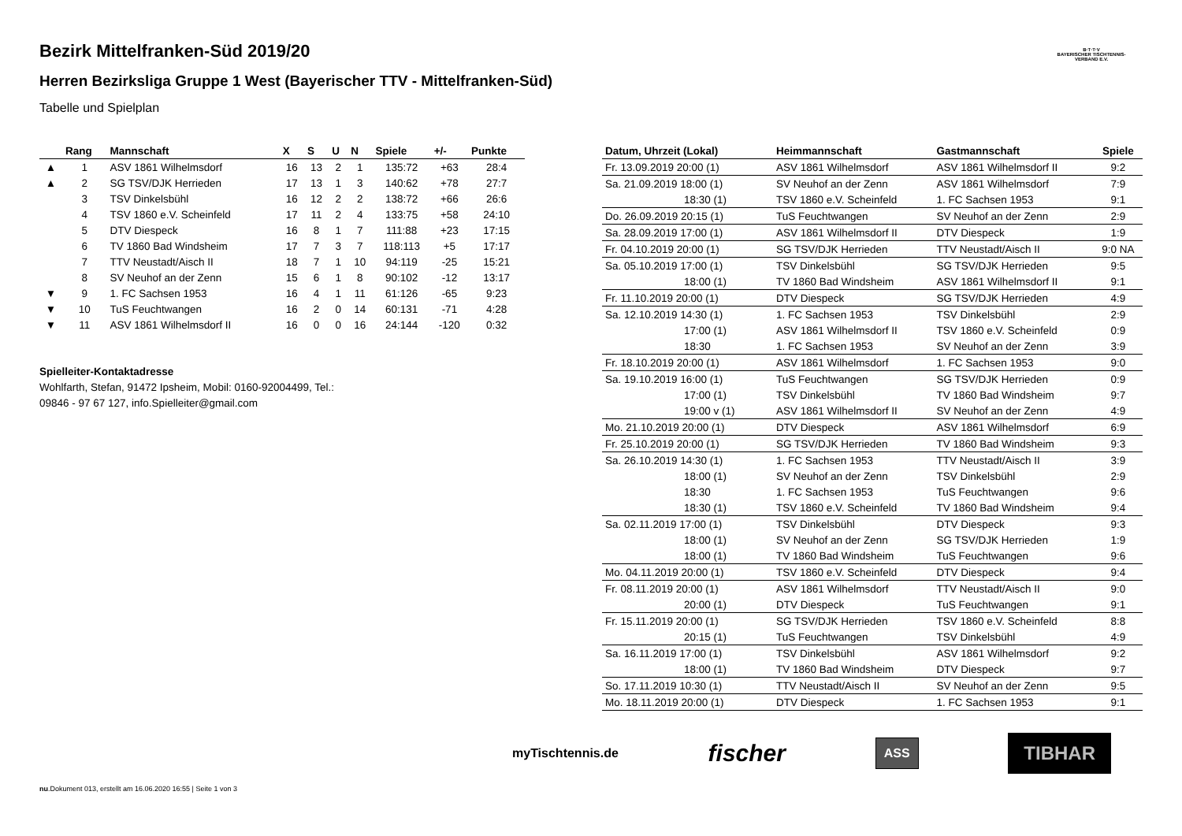B·T·T·V
BAYERISCHER TISCHTENNIS-VERBAND E.V.
Bezirk Mittelfranken-Süd 2019/20
Herren Bezirksliga Gruppe 1 West (Bayerischer TTV - Mittelfranken-Süd)
Tabelle und Spielplan
| | Rang | Mannschaft | X | S | U | N | Spiele | +/- | Punkte |
| --- | --- | --- | --- | --- | --- | --- | --- | --- | --- |
| ▲ | 1 | ASV 1861 Wilhelmsdorf | 16 | 13 | 2 | 1 | 135:72 | +63 | 28:4 |
| ▲ | 2 | SG TSV/DJK Herrieden | 17 | 13 | 1 | 3 | 140:62 | +78 | 27:7 |
| | 3 | TSV Dinkelsbühl | 16 | 12 | 2 | 2 | 138:72 | +66 | 26:6 |
| | 4 | TSV 1860 e.V. Scheinfeld | 17 | 11 | 2 | 4 | 133:75 | +58 | 24:10 |
| | 5 | DTV Diespeck | 16 | 8 | 1 | 7 | 111:88 | +23 | 17:15 |
| | 6 | TV 1860 Bad Windsheim | 17 | 7 | 3 | 7 | 118:113 | +5 | 17:17 |
| | 7 | TTV Neustadt/Aisch II | 18 | 7 | 1 | 10 | 94:119 | -25 | 15:21 |
| | 8 | SV Neuhof an der Zenn | 15 | 6 | 1 | 8 | 90:102 | -12 | 13:17 |
| ▼ | 9 | 1. FC Sachsen 1953 | 16 | 4 | 1 | 11 | 61:126 | -65 | 9:23 |
| ▼ | 10 | TuS Feuchtwangen | 16 | 2 | 0 | 14 | 60:131 | -71 | 4:28 |
| ▼ | 11 | ASV 1861 Wilhelmsdorf II | 16 | 0 | 0 | 16 | 24:144 | -120 | 0:32 |
Spielleiter-Kontaktadresse
Wohlfarth, Stefan, 91472 Ipsheim, Mobil: 0160-92004499, Tel.:
09846 - 97 67 127, info.Spielleiter@gmail.com
| Datum, Uhrzeit (Lokal) | Heimmannschaft | Gastmannschaft | Spiele |
| --- | --- | --- | --- |
| Fr. 13.09.2019 20:00 (1) | ASV 1861 Wilhelmsdorf | ASV 1861 Wilhelmsdorf II | 9:2 |
| Sa. 21.09.2019 18:00 (1) | SV Neuhof an der Zenn | ASV 1861 Wilhelmsdorf | 7:9 |
| 18:30 (1) | TSV 1860 e.V. Scheinfeld | 1. FC Sachsen 1953 | 9:1 |
| Do. 26.09.2019 20:15 (1) | TuS Feuchtwangen | SV Neuhof an der Zenn | 2:9 |
| Sa. 28.09.2019 17:00 (1) | ASV 1861 Wilhelmsdorf II | DTV Diespeck | 1:9 |
| Fr. 04.10.2019 20:00 (1) | SG TSV/DJK Herrieden | TTV Neustadt/Aisch II | 9:0 NA |
| Sa. 05.10.2019 17:00 (1) | TSV Dinkelsbühl | SG TSV/DJK Herrieden | 9:5 |
| 18:00 (1) | TV 1860 Bad Windsheim | ASV 1861 Wilhelmsdorf II | 9:1 |
| Fr. 11.10.2019 20:00 (1) | DTV Diespeck | SG TSV/DJK Herrieden | 4:9 |
| Sa. 12.10.2019 14:30 (1) | 1. FC Sachsen 1953 | TSV Dinkelsbühl | 2:9 |
| 17:00 (1) | ASV 1861 Wilhelmsdorf II | TSV 1860 e.V. Scheinfeld | 0:9 |
| 18:30 | 1. FC Sachsen 1953 | SV Neuhof an der Zenn | 3:9 |
| Fr. 18.10.2019 20:00 (1) | ASV 1861 Wilhelmsdorf | 1. FC Sachsen 1953 | 9:0 |
| Sa. 19.10.2019 16:00 (1) | TuS Feuchtwangen | SG TSV/DJK Herrieden | 0:9 |
| 17:00 (1) | TSV Dinkelsbühl | TV 1860 Bad Windsheim | 9:7 |
| 19:00 v (1) | ASV 1861 Wilhelmsdorf II | SV Neuhof an der Zenn | 4:9 |
| Mo. 21.10.2019 20:00 (1) | DTV Diespeck | ASV 1861 Wilhelmsdorf | 6:9 |
| Fr. 25.10.2019 20:00 (1) | SG TSV/DJK Herrieden | TV 1860 Bad Windsheim | 9:3 |
| Sa. 26.10.2019 14:30 (1) | 1. FC Sachsen 1953 | TTV Neustadt/Aisch II | 3:9 |
| 18:00 (1) | SV Neuhof an der Zenn | TSV Dinkelsbühl | 2:9 |
| 18:30 | 1. FC Sachsen 1953 | TuS Feuchtwangen | 9:6 |
| 18:30 (1) | TSV 1860 e.V. Scheinfeld | TV 1860 Bad Windsheim | 9:4 |
| Sa. 02.11.2019 17:00 (1) | TSV Dinkelsbühl | DTV Diespeck | 9:3 |
| 18:00 (1) | SV Neuhof an der Zenn | SG TSV/DJK Herrieden | 1:9 |
| 18:00 (1) | TV 1860 Bad Windsheim | TuS Feuchtwangen | 9:6 |
| Mo. 04.11.2019 20:00 (1) | TSV 1860 e.V. Scheinfeld | DTV Diespeck | 9:4 |
| Fr. 08.11.2019 20:00 (1) | ASV 1861 Wilhelmsdorf | TTV Neustadt/Aisch II | 9:0 |
| 20:00 (1) | DTV Diespeck | TuS Feuchtwangen | 9:1 |
| Fr. 15.11.2019 20:00 (1) | SG TSV/DJK Herrieden | TSV 1860 e.V. Scheinfeld | 8:8 |
| 20:15 (1) | TuS Feuchtwangen | TSV Dinkelsbühl | 4:9 |
| Sa. 16.11.2019 17:00 (1) | TSV Dinkelsbühl | ASV 1861 Wilhelmsdorf | 9:2 |
| 18:00 (1) | TV 1860 Bad Windsheim | DTV Diespeck | 9:7 |
| So. 17.11.2019 10:30 (1) | TTV Neustadt/Aisch II | SV Neuhof an der Zenn | 9:5 |
| Mo. 18.11.2019 20:00 (1) | DTV Diespeck | 1. FC Sachsen 1953 | 9:1 |
myTischtennis.de fischer ASS TIBHAR
nu.Dokument 013, erstellt am 16.06.2020 16:55 | Seite 1 von 3